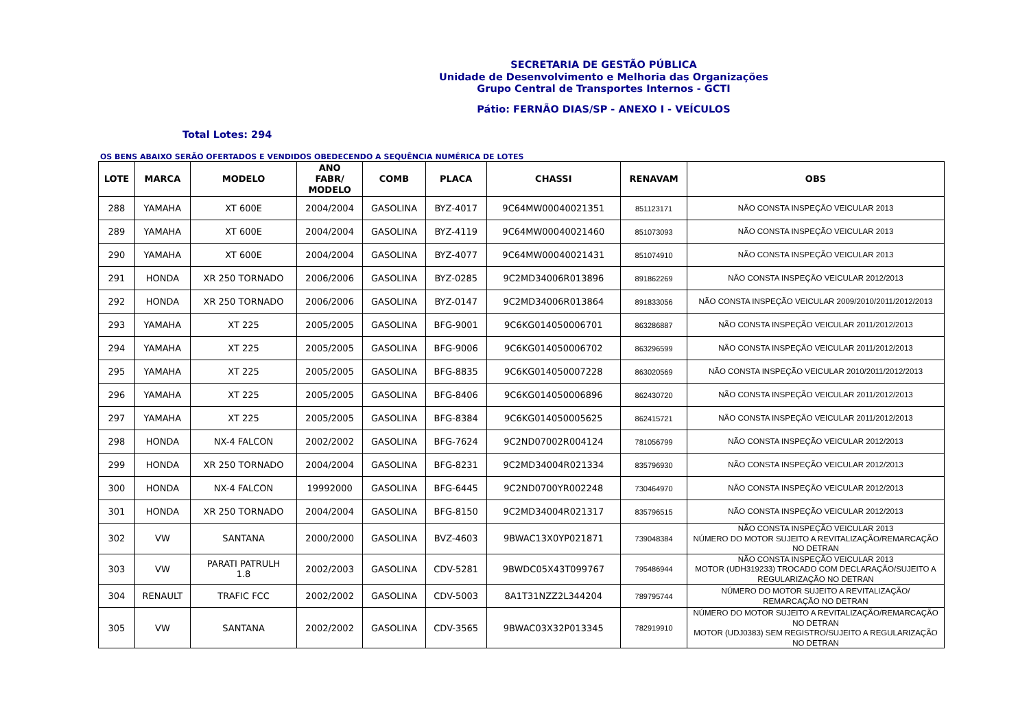SECRETARIA DE GESTÃO PÚBLICA
Unidade de Desenvolvimento e Melhoria das Organizações
Grupo Central de Transportes Internos - GCTI
Pátio: FERNÃO DIAS/SP - ANEXO I - VEÍCULOS
Total Lotes: 294
OS BENS ABAIXO SERÃO OFERTADOS E VENDIDOS OBEDECENDO A SEQUÊNCIA NUMÉRICA DE LOTES
| LOTE | MARCA | MODELO | ANO FABR/ MODELO | COMB | PLACA | CHASSI | RENAVAM | OBS |
| --- | --- | --- | --- | --- | --- | --- | --- | --- |
| 288 | YAMAHA | XT 600E | 2004/2004 | GASOLINA | BYZ-4017 | 9C64MW00040021351 | 851123171 | NÃO CONSTA INSPEÇÃO VEICULAR 2013 |
| 289 | YAMAHA | XT 600E | 2004/2004 | GASOLINA | BYZ-4119 | 9C64MW00040021460 | 851073093 | NÃO CONSTA INSPEÇÃO VEICULAR 2013 |
| 290 | YAMAHA | XT 600E | 2004/2004 | GASOLINA | BYZ-4077 | 9C64MW00040021431 | 851074910 | NÃO CONSTA INSPEÇÃO VEICULAR 2013 |
| 291 | HONDA | XR 250 TORNADO | 2006/2006 | GASOLINA | BYZ-0285 | 9C2MD34006R013896 | 891862269 | NÃO CONSTA INSPEÇÃO VEICULAR 2012/2013 |
| 292 | HONDA | XR 250 TORNADO | 2006/2006 | GASOLINA | BYZ-0147 | 9C2MD34006R013864 | 891833056 | NÃO CONSTA INSPEÇÃO VEICULAR 2009/2010/2011/2012/2013 |
| 293 | YAMAHA | XT 225 | 2005/2005 | GASOLINA | BFG-9001 | 9C6KG014050006701 | 863286887 | NÃO CONSTA INSPEÇÃO VEICULAR 2011/2012/2013 |
| 294 | YAMAHA | XT 225 | 2005/2005 | GASOLINA | BFG-9006 | 9C6KG014050006702 | 863296599 | NÃO CONSTA INSPEÇÃO VEICULAR 2011/2012/2013 |
| 295 | YAMAHA | XT 225 | 2005/2005 | GASOLINA | BFG-8835 | 9C6KG014050007228 | 863020569 | NÃO CONSTA INSPEÇÃO VEICULAR 2010/2011/2012/2013 |
| 296 | YAMAHA | XT 225 | 2005/2005 | GASOLINA | BFG-8406 | 9C6KG014050006896 | 862430720 | NÃO CONSTA INSPEÇÃO VEICULAR 2011/2012/2013 |
| 297 | YAMAHA | XT 225 | 2005/2005 | GASOLINA | BFG-8384 | 9C6KG014050005625 | 862415721 | NÃO CONSTA INSPEÇÃO VEICULAR 2011/2012/2013 |
| 298 | HONDA | NX-4 FALCON | 2002/2002 | GASOLINA | BFG-7624 | 9C2ND07002R004124 | 781056799 | NÃO CONSTA INSPEÇÃO VEICULAR 2012/2013 |
| 299 | HONDA | XR 250 TORNADO | 2004/2004 | GASOLINA | BFG-8231 | 9C2MD34004R021334 | 835796930 | NÃO CONSTA INSPEÇÃO VEICULAR 2012/2013 |
| 300 | HONDA | NX-4 FALCON | 19992000 | GASOLINA | BFG-6445 | 9C2ND0700YR002248 | 730464970 | NÃO CONSTA INSPEÇÃO VEICULAR 2012/2013 |
| 301 | HONDA | XR 250 TORNADO | 2004/2004 | GASOLINA | BFG-8150 | 9C2MD34004R021317 | 835796515 | NÃO CONSTA INSPEÇÃO VEICULAR 2012/2013 |
| 302 | VW | SANTANA | 2000/2000 | GASOLINA | BVZ-4603 | 9BWAC13X0YP021871 | 739048384 | NÃO CONSTA INSPEÇÃO VEICULAR 2013 NÚMERO DO MOTOR SUJEITO A REVITALIZAÇÃO/REMARCAÇÃO NO DETRAN |
| 303 | VW | PARATI PATRULH 1.8 | 2002/2003 | GASOLINA | CDV-5281 | 9BWDC05X43T099767 | 795486944 | NÃO CONSTA INSPEÇÃO VEICULAR 2013 MOTOR (UDH319233) TROCADO COM DECLARAÇÃO/SUJEITO A REGULARIZAÇÃO NO DETRAN |
| 304 | RENAULT | TRAFIC FCC | 2002/2002 | GASOLINA | CDV-5003 | 8A1T31NZZ2L344204 | 789795744 | NÚMERO DO MOTOR SUJEITO A REVITALIZAÇÃO/ REMARCAÇÃO NO DETRAN |
| 305 | VW | SANTANA | 2002/2002 | GASOLINA | CDV-3565 | 9BWAC03X32P013345 | 782919910 | NÚMERO DO MOTOR SUJEITO A REVITALIZAÇÃO/REMARCAÇÃO NO DETRAN MOTOR (UDJ0383) SEM REGISTRO/SUJEITO A REGULARIZAÇÃO NO DETRAN |